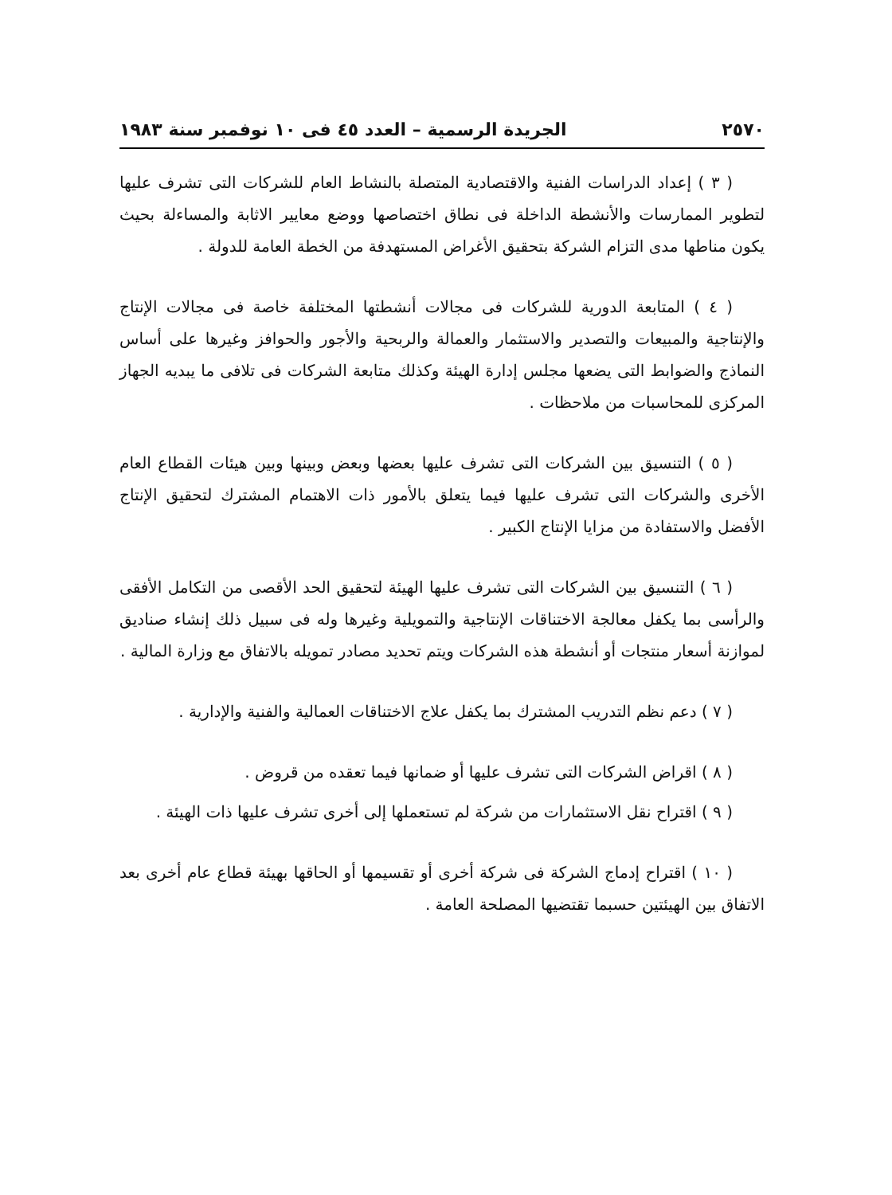٢٥٧٠ الجريدة الرسمية – العدد ٤٥ فى ١٠ نوفمبر سنة ١٩٨٣
( ٣ ) إعداد الدراسات الفنية والاقتصادية المتصلة بالنشاط العام للشركات التى تشرف عليها لتطوير الممارسات والأنشطة الداخلة فى نطاق اختصاصها ووضع معايير الاثابة والمساءلة بحيث يكون مناطها مدى التزام الشركة بتحقيق الأغراض المستهدفة من الخطة العامة للدولة .
( ٤ ) المتابعة الدورية للشركات فى مجالات أنشطتها المختلفة خاصة فى مجالات الإنتاج والإنتاجية والمبيعات والتصدير والاستثمار والعمالة والربحية والأجور والحوافز وغيرها على أساس النماذج والضوابط التى يضعها مجلس إدارة الهيئة وكذلك متابعة الشركات فى تلافى ما يبديه الجهاز المركزى للمحاسبات من ملاحظات .
( ٥ ) التنسيق بين الشركات التى تشرف عليها بعضها وبعض وبينها وبين هيئات القطاع العام الأخرى والشركات التى تشرف عليها فيما يتعلق بالأمور ذات الاهتمام المشترك لتحقيق الإنتاج الأفضل والاستفادة من مزايا الإنتاج الكبير .
( ٦ ) التنسيق بين الشركات التى تشرف عليها الهيئة لتحقيق الحد الأقصى من التكامل الأفقى والرأسى بما يكفل معالجة الاختناقات الإنتاجية والتمويلية وغيرها وله فى سبيل ذلك إنشاء صناديق لموازنة أسعار منتجات أو أنشطة هذه الشركات ويتم تحديد مصادر تمويله بالاتفاق مع وزارة المالية .
( ٧ ) دعم نظم التدريب المشترك بما يكفل علاج الاختناقات العمالية والفنية والإدارية .
( ٨ ) اقراض الشركات التى تشرف عليها أو ضمانها فيما تعقده من قروض .
( ٩ ) اقتراح نقل الاستثمارات من شركة لم تستعملها إلى أخرى تشرف عليها ذات الهيئة .
( ١٠ ) اقتراح إدماج الشركة فى شركة أخرى أو تقسيمها أو الحاقها بهيئة قطاع عام أخرى بعد الاتفاق بين الهيئتين حسبما تقتضيها المصلحة العامة .